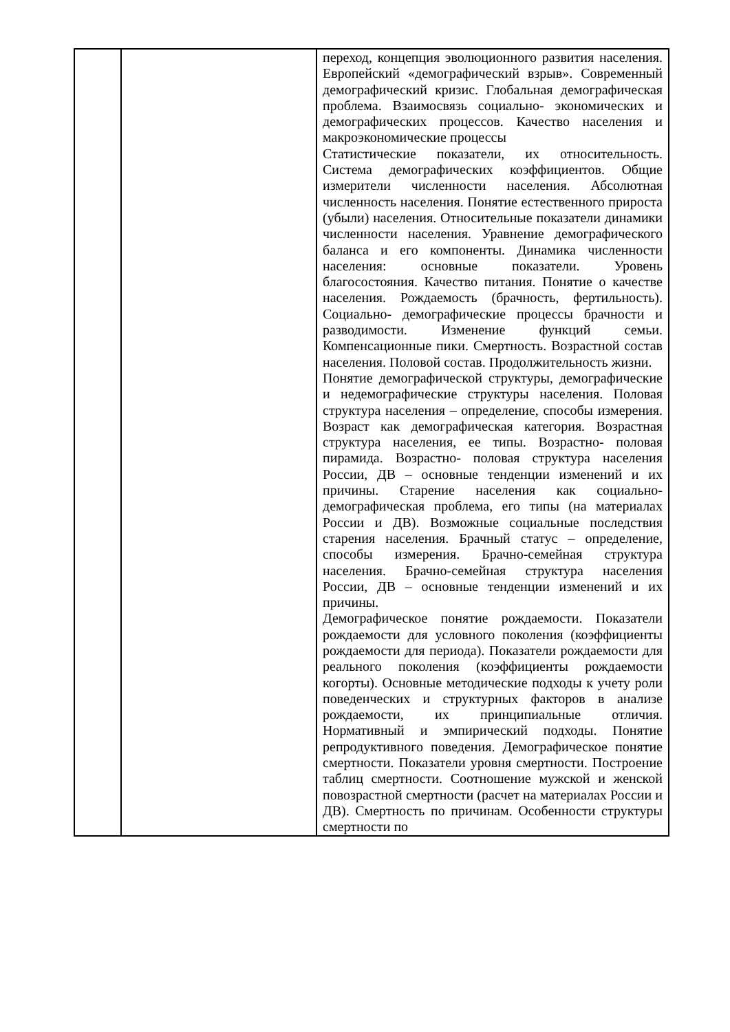| | | переход, концепция эволюционного развития населения. Европейский «демографический взрыв». Современный демографический кризис. Глобальная демографическая проблема. Взаимосвязь социально- экономических и демографических процессов. Качество населения и макроэкономические процессы Статистические показатели, их относительность. Система демографических коэффициентов. Общие измерители численности населения. Абсолютная численность населения. Понятие естественного прироста (убыли) населения. Относительные показатели динамики численности населения. Уравнение демографического баланса и его компоненты. Динамика численности населения: основные показатели. Уровень благосостояния. Качество питания. Понятие о качестве населения. Рождаемость (брачность, фертильность). Социально- демографические процессы брачности и разводимости. Изменение функций семьи. Компенсационные пики. Смертность. Возрастной состав населения. Половой состав. Продолжительность жизни. Понятие демографической структуры, демографические и недемографические структуры населения. Половая структура населения – определение, способы измерения. Возраст как демографическая категория. Возрастная структура населения, ее типы. Возрастно- половая пирамида. Возрастно- половая структура населения России, ДВ – основные тенденции изменений и их причины. Старение населения как социально-демографическая проблема, его типы (на материалах России и ДВ). Возможные социальные последствия старения населения. Брачный статус – определение, способы измерения. Брачно-семейная структура населения. Брачно-семейная структура населения России, ДВ – основные тенденции изменений и их причины. Демографическое понятие рождаемости. Показатели рождаемости для условного поколения (коэффициенты рождаемости для периода). Показатели рождаемости для реального поколения (коэффициенты рождаемости когорты). Основные методические подходы к учету роли поведенческих и структурных факторов в анализе рождаемости, их принципиальные отличия. Нормативный и эмпирический подходы. Понятие репродуктивного поведения. Демографическое понятие смертности. Показатели уровня смертности. Построение таблиц смертности. Соотношение мужской и женской повозрастной смертности (расчет на материалах России и ДВ). Смертность по причинам. Особенности структуры смертности по |